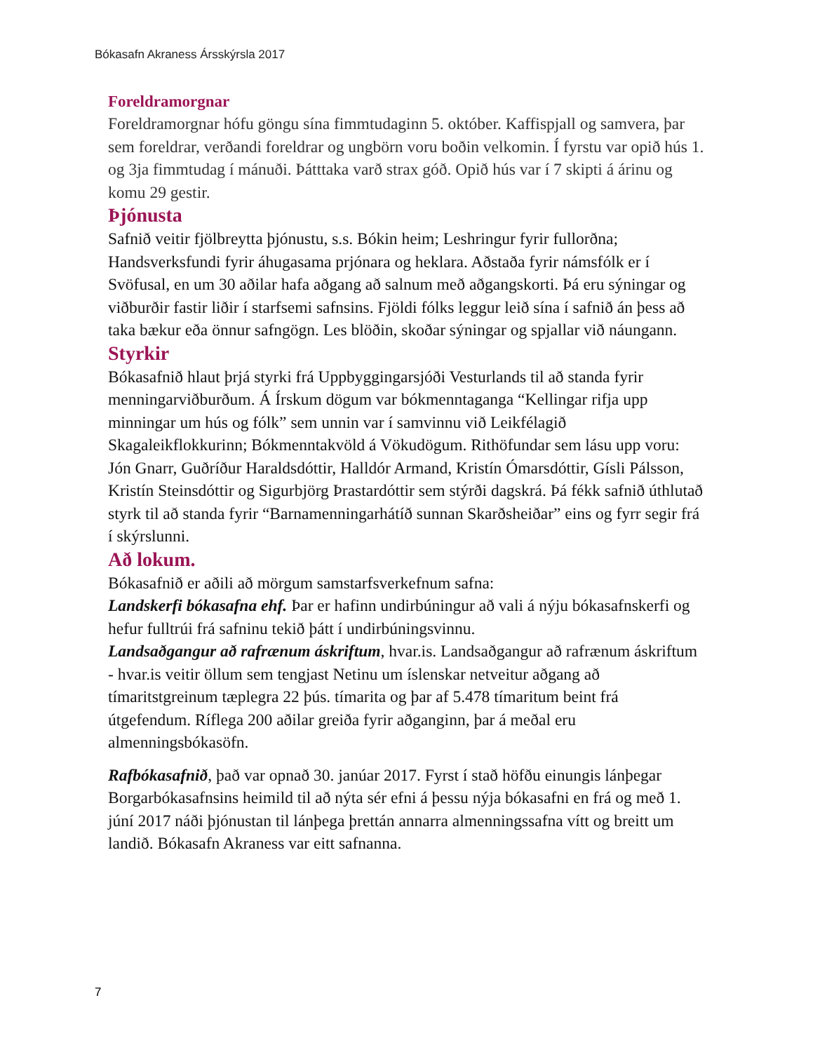Bókasafn Akraness Ársskýrsla 2017
Foreldramorgnar
Foreldramorgnar hófu göngu sína fimmtudaginn 5. október. Kaffispjall og samvera, þar sem foreldrar, verðandi foreldrar og ungbörn voru boðin velkomin. Í fyrstu var opið hús 1. og 3ja fimmtudag í mánuði. Þátttaka varð strax góð. Opið hús var í 7 skipti á árinu og komu 29 gestir.
Þjónusta
Safnið veitir fjölbreytta þjónustu, s.s. Bókin heim; Leshringur fyrir fullorðna; Handsverksfundi fyrir áhugasama prjónara og heklara. Aðstaða fyrir námsfólk er í Svöfusal, en um 30 aðilar hafa aðgang að salnum með aðgangskorti. Þá eru sýningar og viðburðir fastir liðir í starfsemi safnsins. Fjöldi fólks leggur leið sína í safnið án þess að taka bækur eða önnur safngögn. Les blöðin, skoðar sýningar og spjallar við náungann.
Styrkir
Bókasafnið hlaut þrjá styrki frá Uppbyggingarsjóði Vesturlands til að standa fyrir menningarviðburðum. Á Írskum dögum var bókmenntaganga “Kellingar rifja upp minningar um hús og fólk” sem unnin var í samvinnu við Leikfélagið Skagaleikflokkurinn; Bókmenntakvöld á Vökudögum. Rithöfundar sem lásu upp voru: Jón Gnarr, Guðríður Haraldsdóttir, Halldór Armand, Kristín Ómarsdóttir, Gísli Pálsson, Kristín Steinsdóttir og Sigurbjörg Þrastardóttir sem stýrði dagskrá. Þá fékk safnið úthlutað styrk til að standa fyrir “Barnamenningarhátíð sunnan Skarðsheiðar” eins og fyrr segir frá í skýrslunni.
Að lokum.
Bókasafnið er aðili að mörgum samstarfsverkefnum safna:
Landskerfi bókasafna ehf. Þar er hafinn undirbúningur að vali á nýju bókasafnskerfi og hefur fulltrúi frá safninu tekið þátt í undirbúningsvinnu.
Landsaðgangur að rafrænum áskriftum, hvar.is. Landsaðgangur að rafrænum áskriftum - hvar.is veitir öllum sem tengjast Netinu um íslenskar netveitur aðgang að tímaritstgreinum tæplegra 22 þús. tímarita og þar af 5.478 tímaritum beint frá útgefendum. Ríflega 200 aðilar greiða fyrir aðganginn, þar á meðal eru almenningsbókasöfn.
Rafbókasafnið, það var opnað 30. janúar 2017. Fyrst í stað höfðu einungis lánþegar Borgarbókasafnsins heimild til að nýta sér efni á þessu nýja bókasafni en frá og með 1. júní 2017 náði þjónustan til lánþega þrettán annarra almenningssafna vítt og breitt um landið. Bókasafn Akraness var eitt safnanna.
7